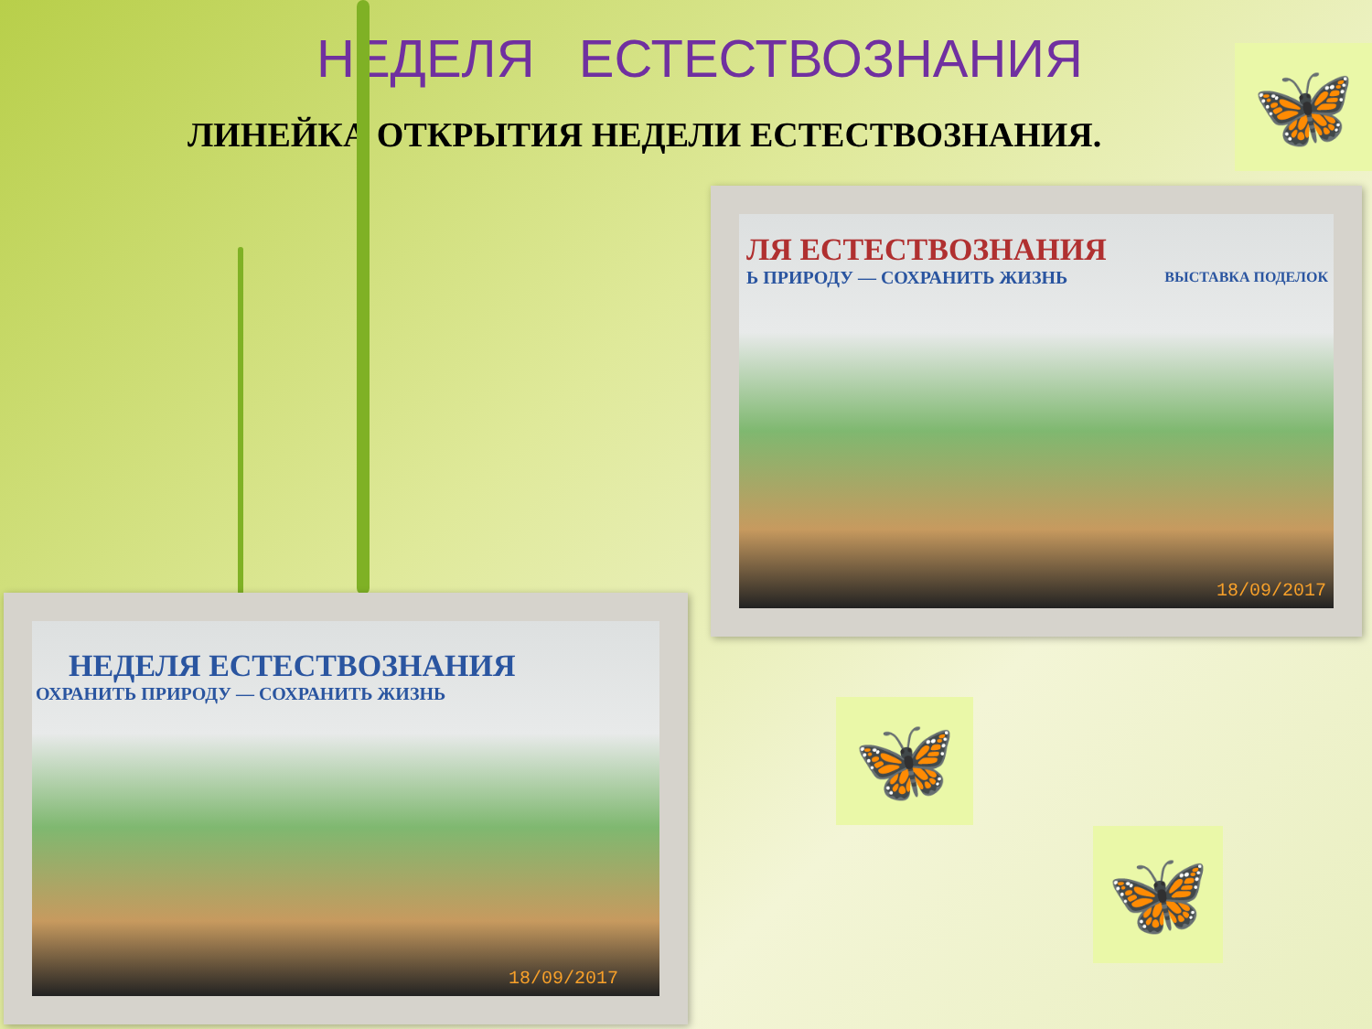НЕДЕЛЯ ЕСТЕСТВОЗНАНИЯ
ЛИНЕЙКА ОТКРЫТИЯ НЕДЕЛИ ЕСТЕСТВОЗНАНИЯ.
🦋
ЛЯ ЕСТЕСТВОЗНАНИЯ
Ь ПРИРОДУ — СОХРАНИТЬ ЖИЗНЬ
ВЫСТАВКА ПОДЕЛОК
18/09/2017
НЕДЕЛЯ ЕСТЕСТВОЗНАНИЯ
ОХРАНИТЬ ПРИРОДУ — СОХРАНИТЬ ЖИЗНЬ
18/09/2017
🦋
🦋